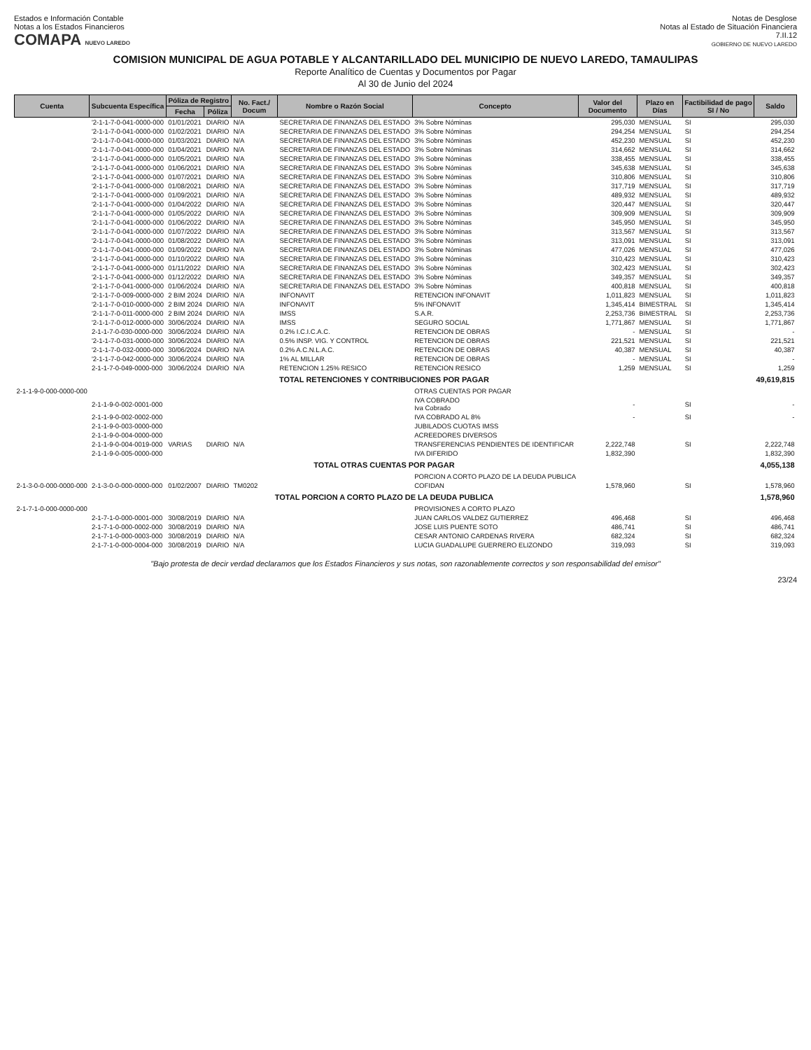Estados e Información Contable
Notas a los Estados Financieros
COMAPA NUEVO LAREDO
Notas de Desglose
Notas al Estado de Situación Financiera
7.II.12
GOBIERNO DE NUEVO LAREDO
COMISION MUNICIPAL DE AGUA POTABLE Y ALCANTARILLADO DEL MUNICIPIO DE NUEVO LAREDO, TAMAULIPAS
Reporte Analítico de Cuentas y Documentos por Pagar
Al 30 de Junio del 2024
| Cuenta | Subcuenta Específica | Póliza de Registro | | No. Fact./ Docum | Nombre o Razón Social | Concepto | Valor del Documento | Plazo en Días | Factibilidad de pago SI / No | Saldo |
| --- | --- | --- | --- | --- | --- | --- | --- | --- | --- | --- |
| | | Fecha | Póliza | | | | | | | |
| | '2-1-1-7-0-041-0000-000 | 01/01/2021 | DIARIO | N/A | SECRETARIA DE FINANZAS DEL ESTADO | 3% Sobre Nóminas | 295,030 | MENSUAL | SI | 295,030 |
| | '2-1-1-7-0-041-0000-000 | 01/02/2021 | DIARIO | N/A | SECRETARIA DE FINANZAS DEL ESTADO | 3% Sobre Nóminas | 294,254 | MENSUAL | SI | 294,254 |
| | '2-1-1-7-0-041-0000-000 | 01/03/2021 | DIARIO | N/A | SECRETARIA DE FINANZAS DEL ESTADO | 3% Sobre Nóminas | 452,230 | MENSUAL | SI | 452,230 |
| | '2-1-1-7-0-041-0000-000 | 01/04/2021 | DIARIO | N/A | SECRETARIA DE FINANZAS DEL ESTADO | 3% Sobre Nóminas | 314,662 | MENSUAL | SI | 314,662 |
| | '2-1-1-7-0-041-0000-000 | 01/05/2021 | DIARIO | N/A | SECRETARIA DE FINANZAS DEL ESTADO | 3% Sobre Nóminas | 338,455 | MENSUAL | SI | 338,455 |
| | '2-1-1-7-0-041-0000-000 | 01/06/2021 | DIARIO | N/A | SECRETARIA DE FINANZAS DEL ESTADO | 3% Sobre Nóminas | 345,638 | MENSUAL | SI | 345,638 |
| | '2-1-1-7-0-041-0000-000 | 01/07/2021 | DIARIO | N/A | SECRETARIA DE FINANZAS DEL ESTADO | 3% Sobre Nóminas | 310,806 | MENSUAL | SI | 310,806 |
| | '2-1-1-7-0-041-0000-000 | 01/08/2021 | DIARIO | N/A | SECRETARIA DE FINANZAS DEL ESTADO | 3% Sobre Nóminas | 317,719 | MENSUAL | SI | 317,719 |
| | '2-1-1-7-0-041-0000-000 | 01/09/2021 | DIARIO | N/A | SECRETARIA DE FINANZAS DEL ESTADO | 3% Sobre Nóminas | 489,932 | MENSUAL | SI | 489,932 |
| | '2-1-1-7-0-041-0000-000 | 01/04/2022 | DIARIO | N/A | SECRETARIA DE FINANZAS DEL ESTADO | 3% Sobre Nóminas | 320,447 | MENSUAL | SI | 320,447 |
| | '2-1-1-7-0-041-0000-000 | 01/05/2022 | DIARIO | N/A | SECRETARIA DE FINANZAS DEL ESTADO | 3% Sobre Nóminas | 309,909 | MENSUAL | SI | 309,909 |
| | '2-1-1-7-0-041-0000-000 | 01/06/2022 | DIARIO | N/A | SECRETARIA DE FINANZAS DEL ESTADO | 3% Sobre Nóminas | 345,950 | MENSUAL | SI | 345,950 |
| | '2-1-1-7-0-041-0000-000 | 01/07/2022 | DIARIO | N/A | SECRETARIA DE FINANZAS DEL ESTADO | 3% Sobre Nóminas | 313,567 | MENSUAL | SI | 313,567 |
| | '2-1-1-7-0-041-0000-000 | 01/08/2022 | DIARIO | N/A | SECRETARIA DE FINANZAS DEL ESTADO | 3% Sobre Nóminas | 313,091 | MENSUAL | SI | 313,091 |
| | '2-1-1-7-0-041-0000-000 | 01/09/2022 | DIARIO | N/A | SECRETARIA DE FINANZAS DEL ESTADO | 3% Sobre Nóminas | 477,026 | MENSUAL | SI | 477,026 |
| | '2-1-1-7-0-041-0000-000 | 01/10/2022 | DIARIO | N/A | SECRETARIA DE FINANZAS DEL ESTADO | 3% Sobre Nóminas | 310,423 | MENSUAL | SI | 310,423 |
| | '2-1-1-7-0-041-0000-000 | 01/11/2022 | DIARIO | N/A | SECRETARIA DE FINANZAS DEL ESTADO | 3% Sobre Nóminas | 302,423 | MENSUAL | SI | 302,423 |
| | '2-1-1-7-0-041-0000-000 | 01/12/2022 | DIARIO | N/A | SECRETARIA DE FINANZAS DEL ESTADO | 3% Sobre Nóminas | 349,357 | MENSUAL | SI | 349,357 |
| | '2-1-1-7-0-041-0000-000 | 01/06/2024 | DIARIO | N/A | SECRETARIA DE FINANZAS DEL ESTADO | 3% Sobre Nóminas | 400,818 | MENSUAL | SI | 400,818 |
| | '2-1-1-7-0-009-0000-000 | 2 BIM 2024 | DIARIO | N/A | INFONAVIT | RETENCION INFONAVIT | 1,011,823 | MENSUAL | SI | 1,011,823 |
| | '2-1-1-7-0-010-0000-000 | 2 BIM 2024 | DIARIO | N/A | INFONAVIT | 5% INFONAVIT | 1,345,414 | BIMESTRAL | SI | 1,345,414 |
| | '2-1-1-7-0-011-0000-000 | 2 BIM 2024 | DIARIO | N/A | IMSS | S.A.R. | 2,253,736 | BIMESTRAL | SI | 2,253,736 |
| | '2-1-1-7-0-012-0000-000 | 30/06/2024 | DIARIO | N/A | IMSS | SEGURO SOCIAL | 1,771,867 | MENSUAL | SI | 1,771,867 |
| | 2-1-1-7-0-030-0000-000 | 30/06/2024 | DIARIO | N/A | 0.2% I.C.I.C.A.C. | RETENCION DE OBRAS | - | MENSUAL | SI | - |
| | '2-1-1-7-0-031-0000-000 | 30/06/2024 | DIARIO | N/A | 0.5% INSP. VIG. Y CONTROL | RETENCION DE OBRAS | 221,521 | MENSUAL | SI | 221,521 |
| | '2-1-1-7-0-032-0000-000 | 30/06/2024 | DIARIO | N/A | 0.2% A.C.N.L.A.C. | RETENCION DE OBRAS | 40,387 | MENSUAL | SI | 40,387 |
| | '2-1-1-7-0-042-0000-000 | 30/06/2024 | DIARIO | N/A | 1% AL MILLAR | RETENCION DE OBRAS | - | MENSUAL | SI | - |
| | 2-1-1-7-0-049-0000-000 | 30/06/2024 | DIARIO | N/A | RETENCION 1.25% RESICO | RETENCION RESICO | 1,259 | MENSUAL | SI | 1,259 |
| TOTAL RETENCIONES Y CONTRIBUCIONES POR PAGAR | | | | | | | | | | 49,619,815 |
| 2-1-1-9-0-000-0000-000 | | | | | | OTRAS CUENTAS POR PAGAR | | | | |
| | 2-1-1-9-0-002-0001-000 | | | | | IVA COBRADO Iva Cobrado | - | | SI | - |
| | 2-1-1-9-0-002-0002-000 | | | | | IVA COBRADO AL 8% | - | | SI | - |
| | 2-1-1-9-0-003-0000-000 | | | | | JUBILADOS CUOTAS IMSS | | | | |
| | 2-1-1-9-0-004-0000-000 | | | | | ACREEDORES DIVERSOS | | | | |
| | 2-1-1-9-0-004-0019-000 | VARIAS | DIARIO | N/A | | TRANSFERENCIAS PENDIENTES DE IDENTIFICAR | 2,222,748 | | SI | 2,222,748 |
| | 2-1-1-9-0-005-0000-000 | | | | | IVA DIFERIDO | 1,832,390 | | | 1,832,390 |
| TOTAL OTRAS CUENTAS POR PAGAR | | | | | | | | | | 4,055,138 |
| | | | | | | PORCION A CORTO PLAZO DE LA DEUDA PUBLICA | | | | |
| 2-1-3-0-0-000-0000-000 | 2-1-3-0-0-000-0000-000 | 01/02/2007 | DIARIO | TM0202 | | COFIDAN | 1,578,960 | | SI | 1,578,960 |
| TOTAL PORCION A CORTO PLAZO DE LA DEUDA PUBLICA | | | | | | | | | | 1,578,960 |
| 2-1-7-1-0-000-0000-000 | | | | | | PROVISIONES A CORTO PLAZO | | | | |
| | 2-1-7-1-0-000-0001-000 | 30/08/2019 | DIARIO | N/A | | JUAN CARLOS VALDEZ GUTIERREZ | 496,468 | | SI | 496,468 |
| | 2-1-7-1-0-000-0002-000 | 30/08/2019 | DIARIO | N/A | | JOSE LUIS PUENTE SOTO | 486,741 | | SI | 486,741 |
| | 2-1-7-1-0-000-0003-000 | 30/08/2019 | DIARIO | N/A | | CESAR ANTONIO CARDENAS RIVERA | 682,324 | | SI | 682,324 |
| | 2-1-7-1-0-000-0004-000 | 30/08/2019 | DIARIO | N/A | | LUCIA GUADALUPE GUERRERO ELIZONDO | 319,093 | | SI | 319,093 |
"Bajo protesta de decir verdad declaramos que los Estados Financieros y sus notas, son razonablemente correctos y son responsabilidad del emisor"
23/24